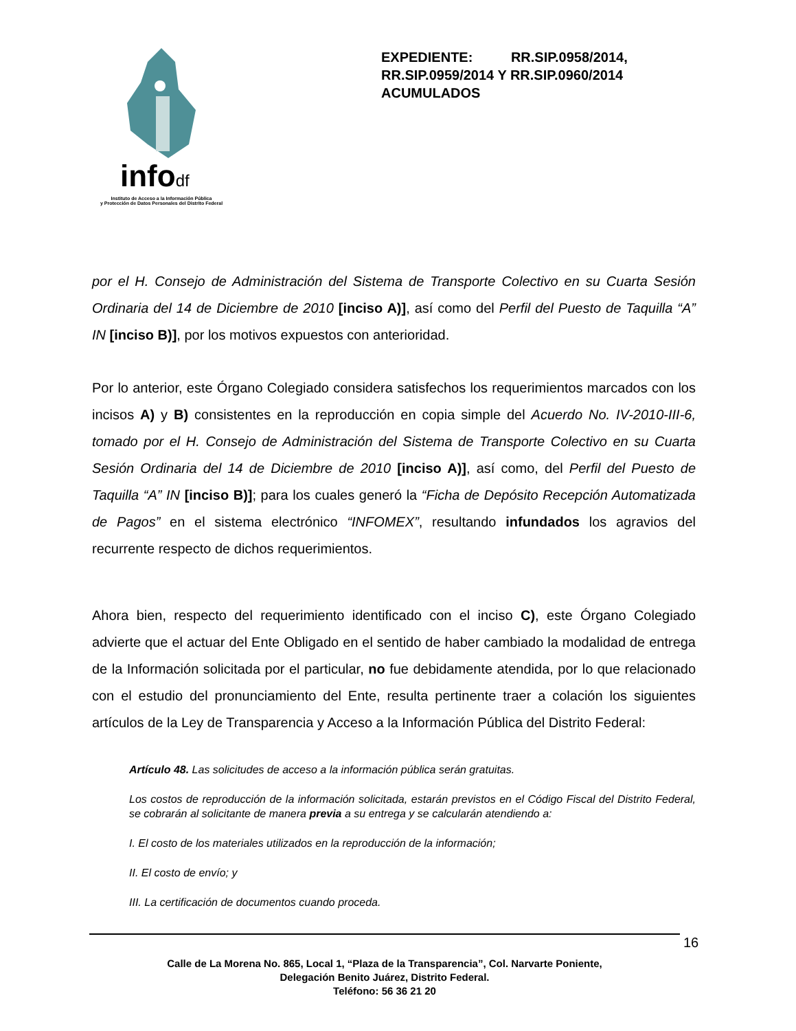infodf
Instituto de Acceso a la Información Pública
y Protección de Datos Personales del Distrito Federal
EXPEDIENTE: RR.SIP.0958/2014,
RR.SIP.0959/2014 Y RR.SIP.0960/2014
ACUMULADOS
por el H. Consejo de Administración del Sistema de Transporte Colectivo en su Cuarta Sesión Ordinaria del 14 de Diciembre de 2010 [inciso A)], así como del Perfil del Puesto de Taquilla “A” IN [inciso B)], por los motivos expuestos con anterioridad.
Por lo anterior, este Órgano Colegiado considera satisfechos los requerimientos marcados con los incisos A) y B) consistentes en la reproducción en copia simple del Acuerdo No. IV-2010-III-6, tomado por el H. Consejo de Administración del Sistema de Transporte Colectivo en su Cuarta Sesión Ordinaria del 14 de Diciembre de 2010 [inciso A)], así como, del Perfil del Puesto de Taquilla “A” IN [inciso B)]; para los cuales generó la “Ficha de Depósito Recepción Automatizada de Pagos” en el sistema electrónico “INFOMEX”, resultando infundados los agravios del recurrente respecto de dichos requerimientos.
Ahora bien, respecto del requerimiento identificado con el inciso C), este Órgano Colegiado advierte que el actuar del Ente Obligado en el sentido de haber cambiado la modalidad de entrega de la Información solicitada por el particular, no fue debidamente atendida, por lo que relacionado con el estudio del pronunciamiento del Ente, resulta pertinente traer a colación los siguientes artículos de la Ley de Transparencia y Acceso a la Información Pública del Distrito Federal:
Artículo 48. Las solicitudes de acceso a la información pública serán gratuitas.
Los costos de reproducción de la información solicitada, estarán previstos en el Código Fiscal del Distrito Federal, se cobrarán al solicitante de manera previa a su entrega y se calcularán atendiendo a:
I. El costo de los materiales utilizados en la reproducción de la información;
II. El costo de envío; y
III. La certificación de documentos cuando proceda.
16
Calle de La Morena No. 865, Local 1, “Plaza de la Transparencia”, Col. Narvarte Poniente,
Delegación Benito Juárez, Distrito Federal.
Teléfono: 56 36 21 20